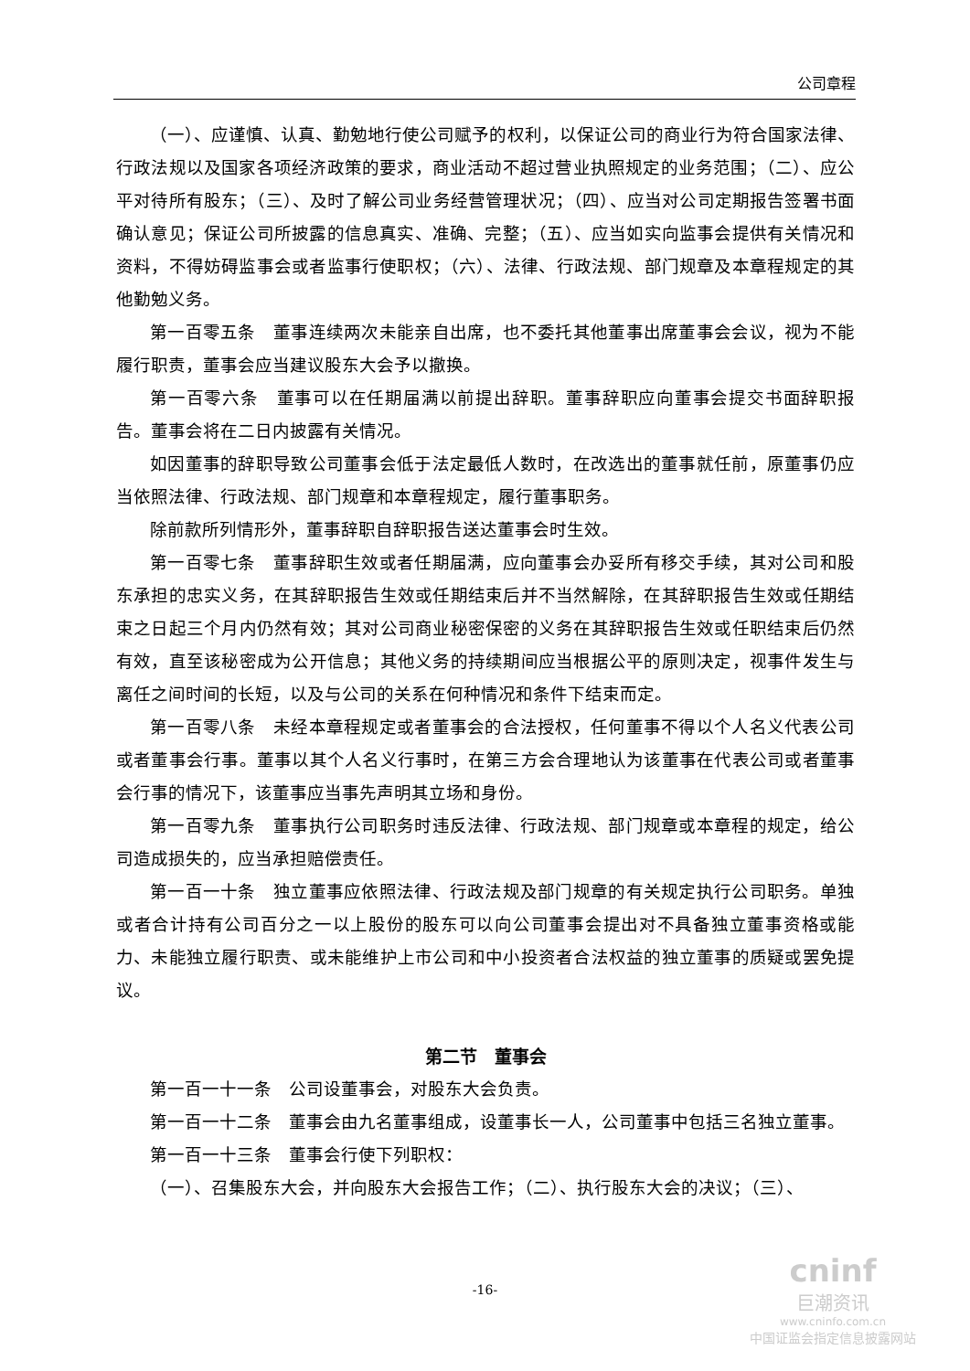公司章程
（一）、应谨慎、认真、勤勉地行使公司赋予的权利，以保证公司的商业行为符合国家法律、行政法规以及国家各项经济政策的要求，商业活动不超过营业执照规定的业务范围；（二）、应公平对待所有股东；（三）、及时了解公司业务经营管理状况；（四）、应当对公司定期报告签署书面确认意见；保证公司所披露的信息真实、准确、完整；（五）、应当如实向监事会提供有关情况和资料，不得妨碍监事会或者监事行使职权；（六）、法律、行政法规、部门规章及本章程规定的其他勤勉义务。
第一百零五条　董事连续两次未能亲自出席，也不委托其他董事出席董事会会议，视为不能履行职责，董事会应当建议股东大会予以撤换。
第一百零六条　董事可以在任期届满以前提出辞职。董事辞职应向董事会提交书面辞职报告。董事会将在二日内披露有关情况。
如因董事的辞职导致公司董事会低于法定最低人数时，在改选出的董事就任前，原董事仍应当依照法律、行政法规、部门规章和本章程规定，履行董事职务。
除前款所列情形外，董事辞职自辞职报告送达董事会时生效。
第一百零七条　董事辞职生效或者任期届满，应向董事会办妥所有移交手续，其对公司和股东承担的忠实义务，在其辞职报告生效或任期结束后并不当然解除，在其辞职报告生效或任期结束之日起三个月内仍然有效；其对公司商业秘密保密的义务在其辞职报告生效或任职结束后仍然有效，直至该秘密成为公开信息；其他义务的持续期间应当根据公平的原则决定，视事件发生与离任之间时间的长短，以及与公司的关系在何种情况和条件下结束而定。
第一百零八条　未经本章程规定或者董事会的合法授权，任何董事不得以个人名义代表公司或者董事会行事。董事以其个人名义行事时，在第三方会合理地认为该董事在代表公司或者董事会行事的情况下，该董事应当事先声明其立场和身份。
第一百零九条　董事执行公司职务时违反法律、行政法规、部门规章或本章程的规定，给公司造成损失的，应当承担赔偿责任。
第一百一十条　独立董事应依照法律、行政法规及部门规章的有关规定执行公司职务。单独或者合计持有公司百分之一以上股份的股东可以向公司董事会提出对不具备独立董事资格或能力、未能独立履行职责、或未能维护上市公司和中小投资者合法权益的独立董事的质疑或罢免提议。
第二节　董事会
第一百一十一条　公司设董事会，对股东大会负责。
第一百一十二条　董事会由九名董事组成，设董事长一人，公司董事中包括三名独立董事。
第一百一十三条　董事会行使下列职权：
（一）、召集股东大会，并向股东大会报告工作；（二）、执行股东大会的决议；（三）、
-16-
cninf
巨潮资讯
www.cninfo.com.cn
中国证监会指定信息披露网站